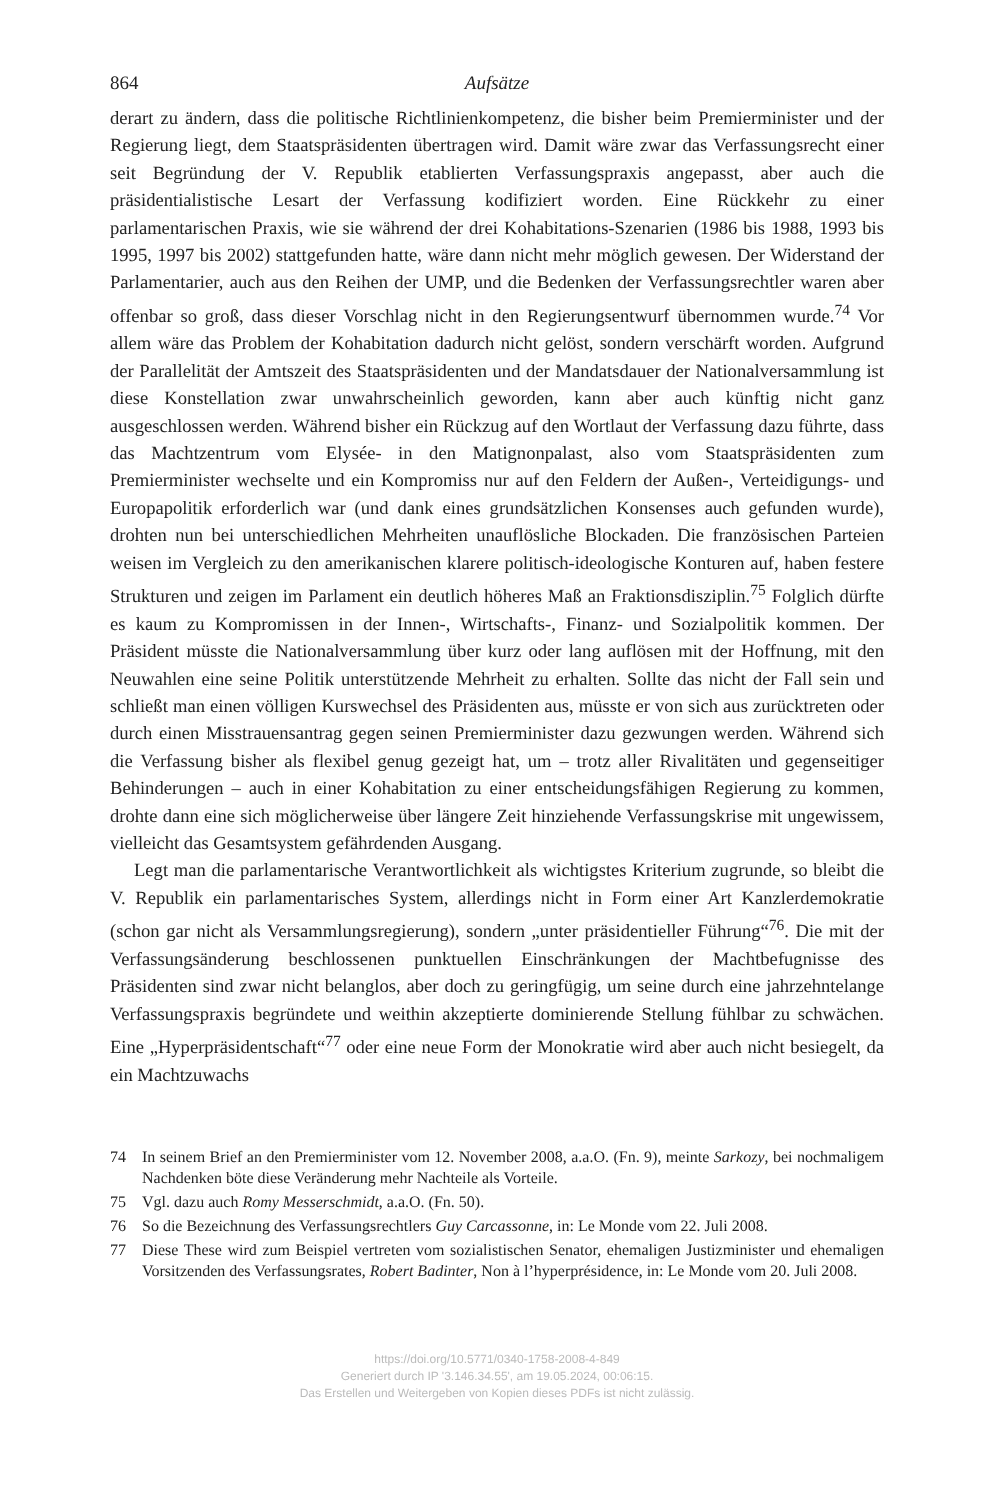864 Aufsätze
derart zu ändern, dass die politische Richtlinienkompetenz, die bisher beim Premierminister und der Regierung liegt, dem Staatspräsidenten übertragen wird. Damit wäre zwar das Verfassungsrecht einer seit Begründung der V. Republik etablierten Verfassungspraxis angepasst, aber auch die präsidentialistische Lesart der Verfassung kodifiziert worden. Eine Rückkehr zu einer parlamentarischen Praxis, wie sie während der drei Kohabitations-Szenarien (1986 bis 1988, 1993 bis 1995, 1997 bis 2002) stattgefunden hatte, wäre dann nicht mehr möglich gewesen. Der Widerstand der Parlamentarier, auch aus den Reihen der UMP, und die Bedenken der Verfassungsrechtler waren aber offenbar so groß, dass dieser Vorschlag nicht in den Regierungsentwurf übernommen wurde.<sup>74</sup> Vor allem wäre das Problem der Kohabitation dadurch nicht gelöst, sondern verschärft worden. Aufgrund der Parallelität der Amtszeit des Staatspräsidenten und der Mandatsdauer der Nationalversammlung ist diese Konstellation zwar unwahrscheinlich geworden, kann aber auch künftig nicht ganz ausgeschlossen werden. Während bisher ein Rückzug auf den Wortlaut der Verfassung dazu führte, dass das Machtzentrum vom Elysée- in den Matignonpalast, also vom Staatspräsidenten zum Premierminister wechselte und ein Kompromiss nur auf den Feldern der Außen-, Verteidigungs- und Europapolitik erforderlich war (und dank eines grundsätzlichen Konsenses auch gefunden wurde), drohten nun bei unterschiedlichen Mehrheiten unauflösliche Blockaden. Die französischen Parteien weisen im Vergleich zu den amerikanischen klarere politisch-ideologische Konturen auf, haben festere Strukturen und zeigen im Parlament ein deutlich höheres Maß an Fraktionsdisziplin.<sup>75</sup> Folglich dürfte es kaum zu Kompromissen in der Innen-, Wirtschafts-, Finanz- und Sozialpolitik kommen. Der Präsident müsste die Nationalversammlung über kurz oder lang auflösen mit der Hoffnung, mit den Neuwahlen eine seine Politik unterstützende Mehrheit zu erhalten. Sollte das nicht der Fall sein und schließt man einen völligen Kurswechsel des Präsidenten aus, müsste er von sich aus zurücktreten oder durch einen Misstrauensantrag gegen seinen Premierminister dazu gezwungen werden. Während sich die Verfassung bisher als flexibel genug gezeigt hat, um – trotz aller Rivalitäten und gegenseitiger Behinderungen – auch in einer Kohabitation zu einer entscheidungsfähigen Regierung zu kommen, drohte dann eine sich möglicherweise über längere Zeit hinziehende Verfassungskrise mit ungewissem, vielleicht das Gesamtsystem gefährdenden Ausgang.
Legt man die parlamentarische Verantwortlichkeit als wichtigstes Kriterium zugrunde, so bleibt die V. Republik ein parlamentarisches System, allerdings nicht in Form einer Art Kanzlerdemokratie (schon gar nicht als Versammlungsregierung), sondern „unter präsidentieller Führung“<sup>76</sup>. Die mit der Verfassungsänderung beschlossenen punktuellen Einschränkungen der Machtbefugnisse des Präsidenten sind zwar nicht belanglos, aber doch zu geringfügig, um seine durch eine jahrzehntelange Verfassungspraxis begründete und weithin akzeptierte dominierende Stellung fühlbar zu schwächen. Eine „Hyperpräsidentschaft“<sup>77</sup> oder eine neue Form der Monokratie wird aber auch nicht besiegelt, da ein Machtzuwachs
74 In seinem Brief an den Premierminister vom 12. November 2008, a.a.O. (Fn. 9), meinte Sarkozy, bei nochmaligem Nachdenken böte diese Veränderung mehr Nachteile als Vorteile.
75 Vgl. dazu auch Romy Messerschmidt, a.a.O. (Fn. 50).
76 So die Bezeichnung des Verfassungsrechtlers Guy Carcassonne, in: Le Monde vom 22. Juli 2008.
77 Diese These wird zum Beispiel vertreten vom sozialistischen Senator, ehemaligen Justizminister und ehemaligen Vorsitzenden des Verfassungsrates, Robert Badinter, Non à l’hyperprésidence, in: Le Monde vom 20. Juli 2008.
https://doi.org/10.5771/0340-1758-2008-4-849
Generiert durch IP '3.146.34.55', am 19.05.2024, 00:06:15.
Das Erstellen und Weitergeben von Kopien dieses PDFs ist nicht zulässig.